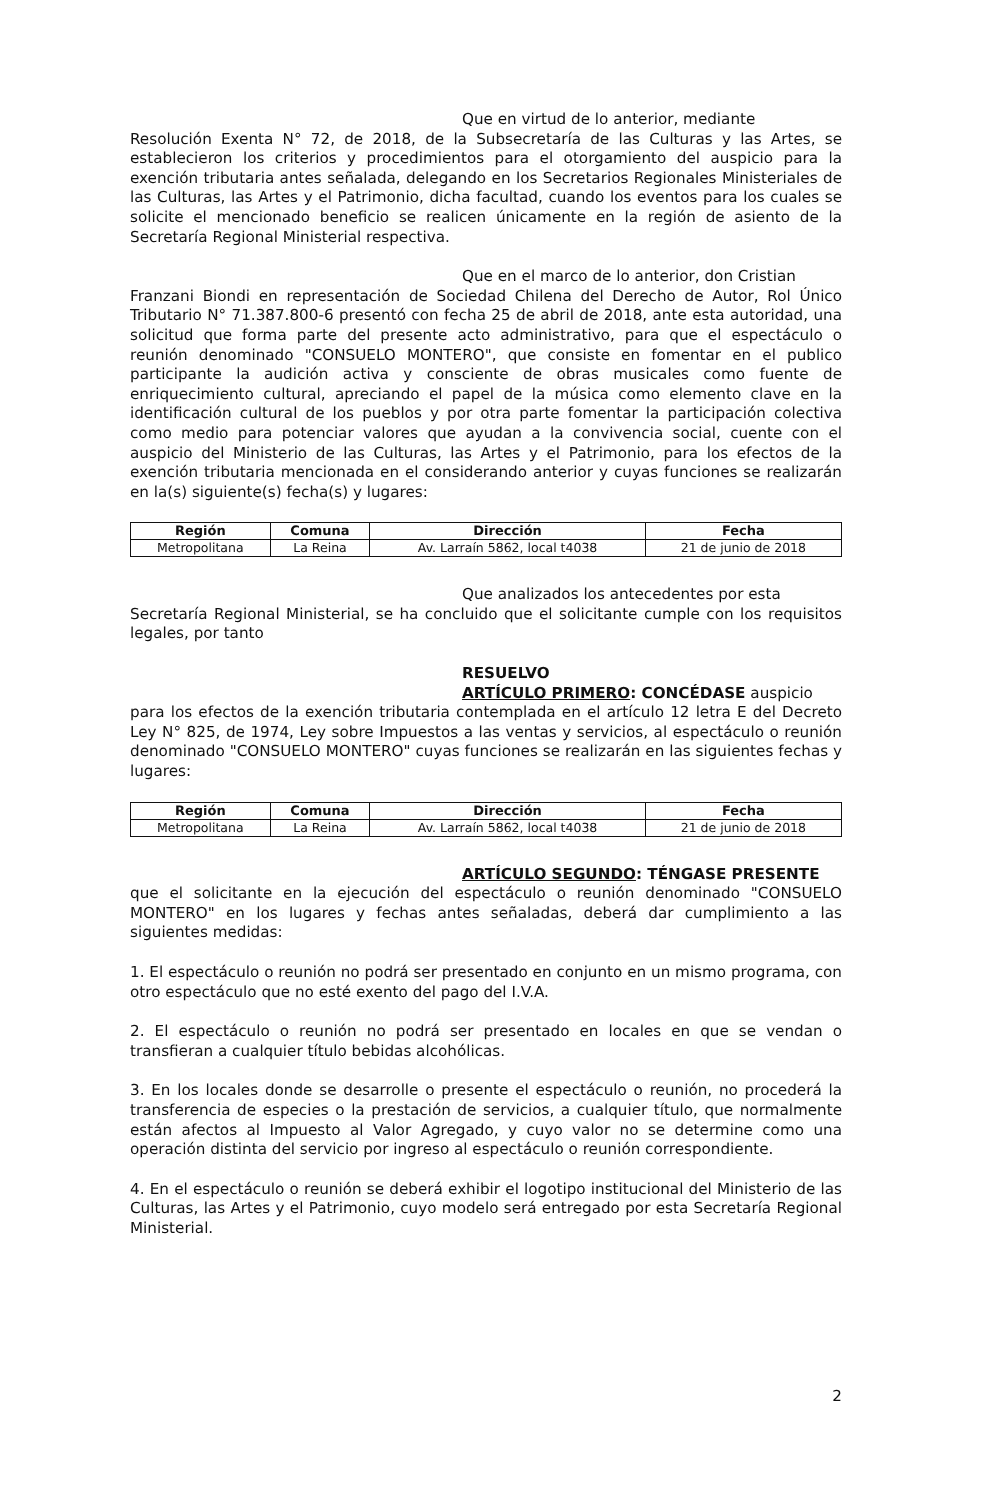Que en virtud de lo anterior, mediante
Resolución Exenta N° 72, de 2018, de la Subsecretaría de las Culturas y las Artes, se establecieron los criterios y procedimientos para el otorgamiento del auspicio para la exención tributaria antes señalada, delegando en los Secretarios Regionales Ministeriales de las Culturas, las Artes y el Patrimonio, dicha facultad, cuando los eventos para los cuales se solicite el mencionado beneficio se realicen únicamente en la región de asiento de la Secretaría Regional Ministerial respectiva.
Que en el marco de lo anterior, don Cristian
Franzani Biondi en representación de Sociedad Chilena del Derecho de Autor, Rol Único Tributario N° 71.387.800-6 presentó con fecha 25 de abril de 2018, ante esta autoridad, una solicitud que forma parte del presente acto administrativo, para que el espectáculo o reunión denominado "CONSUELO MONTERO", que consiste en fomentar en el publico participante la audición activa y consciente de obras musicales como fuente de enriquecimiento cultural, apreciando el papel de la música como elemento clave en la identificación cultural de los pueblos y por otra parte fomentar la participación colectiva como medio para potenciar valores que ayudan a la convivencia social, cuente con el auspicio del Ministerio de las Culturas, las Artes y el Patrimonio, para los efectos de la exención tributaria mencionada en el considerando anterior y cuyas funciones se realizarán en la(s) siguiente(s) fecha(s) y lugares:
| Región | Comuna | Dirección | Fecha |
| --- | --- | --- | --- |
| Metropolitana | La Reina | Av. Larraín 5862, local t4038 | 21 de junio de 2018 |
Que analizados los antecedentes por esta
Secretaría Regional Ministerial, se ha concluido que el solicitante cumple con los requisitos legales, por tanto
RESUELVO
ARTÍCULO PRIMERO: CONCÉDASE auspicio
para los efectos de la exención tributaria contemplada en el artículo 12 letra E del Decreto Ley N° 825, de 1974, Ley sobre Impuestos a las ventas y servicios, al espectáculo o reunión denominado "CONSUELO MONTERO" cuyas funciones se realizarán en las siguientes fechas y lugares:
| Región | Comuna | Dirección | Fecha |
| --- | --- | --- | --- |
| Metropolitana | La Reina | Av. Larraín 5862, local t4038 | 21 de junio de 2018 |
ARTÍCULO SEGUNDO: TÉNGASE PRESENTE
que el solicitante en la ejecución del espectáculo o reunión denominado "CONSUELO MONTERO" en los lugares y fechas antes señaladas, deberá dar cumplimiento a las siguientes medidas:
1. El espectáculo o reunión no podrá ser presentado en conjunto en un mismo programa, con otro espectáculo que no esté exento del pago del I.V.A.
2. El espectáculo o reunión no podrá ser presentado en locales en que se vendan o transfieran a cualquier título bebidas alcohólicas.
3. En los locales donde se desarrolle o presente el espectáculo o reunión, no procederá la transferencia de especies o la prestación de servicios, a cualquier título, que normalmente están afectos al Impuesto al Valor Agregado, y cuyo valor no se determine como una operación distinta del servicio por ingreso al espectáculo o reunión correspondiente.
4. En el espectáculo o reunión se deberá exhibir el logotipo institucional del Ministerio de las Culturas, las Artes y el Patrimonio, cuyo modelo será entregado por esta Secretaría Regional Ministerial.
2